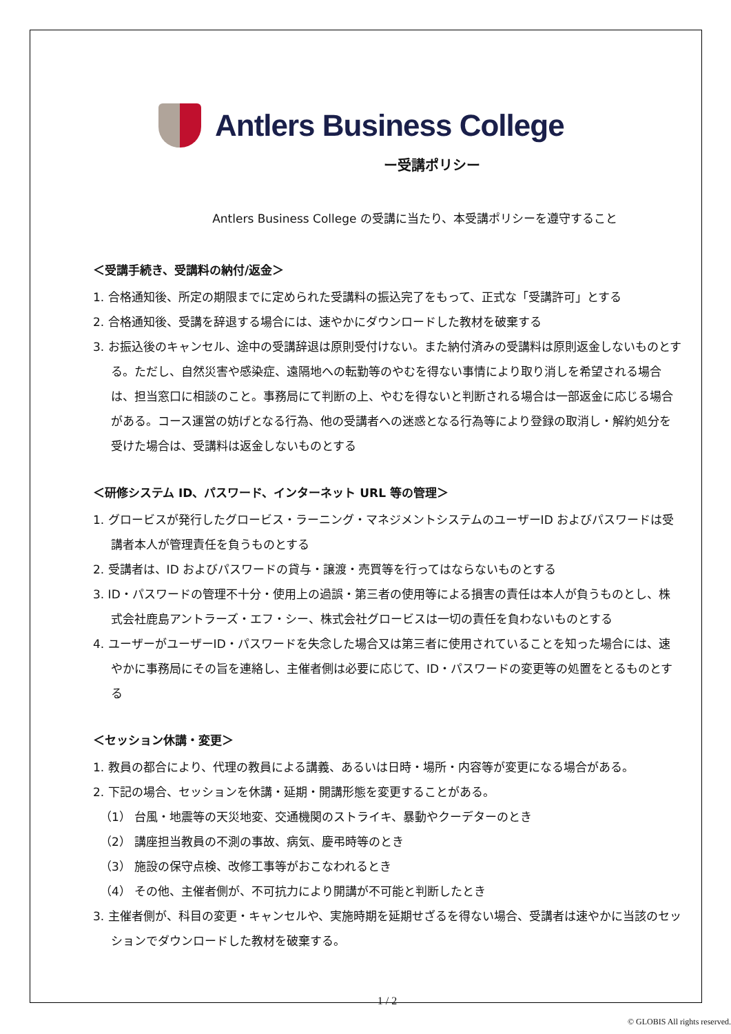Antlers Business College
ー受講ポリシー
Antlers Business College の受講に当たり、本受講ポリシーを遵守すること
＜受講手続き、受講料の納付/返金＞
1. 合格通知後、所定の期限までに定められた受講料の振込完了をもって、正式な「受講許可」とする
2. 合格通知後、受講を辞退する場合には、速やかにダウンロードした教材を破棄する
3. お振込後のキャンセル、途中の受講辞退は原則受付けない。また納付済みの受講料は原則返金しないものとする。ただし、自然災害や感染症、遠隔地への転勤等のやむを得ない事情により取り消しを希望される場合は、担当窓口に相談のこと。事務局にて判断の上、やむを得ないと判断される場合は一部返金に応じる場合がある。コース運営の妨げとなる行為、他の受講者への迷惑となる行為等により登録の取消し・解約処分を受けた場合は、受講料は返金しないものとする
＜研修システム ID、パスワード、インターネット URL 等の管理＞
1. グロービスが発行したグロービス・ラーニング・マネジメントシステムのユーザーID およびパスワードは受講者本人が管理責任を負うものとする
2. 受講者は、ID およびパスワードの貸与・譲渡・売買等を行ってはならないものとする
3. ID・パスワードの管理不十分・使用上の過誤・第三者の使用等による損害の責任は本人が負うものとし、株式会社鹿島アントラーズ・エフ・シー、株式会社グロービスは一切の責任を負わないものとする
4. ユーザーがユーザーID・パスワードを失念した場合又は第三者に使用されていることを知った場合には、速やかに事務局にその旨を連絡し、主催者側は必要に応じて、ID・パスワードの変更等の処置をとるものとする
＜セッション休講・変更＞
1. 教員の都合により、代理の教員による講義、あるいは日時・場所・内容等が変更になる場合がある。
2. 下記の場合、セッションを休講・延期・開講形態を変更することがある。
（1） 台風・地震等の天災地変、交通機関のストライキ、暴動やクーデターのとき
（2） 講座担当教員の不測の事故、病気、慶弔時等のとき
（3） 施設の保守点検、改修工事等がおこなわれるとき
（4） その他、主催者側が、不可抗力により開講が不可能と判断したとき
3. 主催者側が、科目の変更・キャンセルや、実施時期を延期せざるを得ない場合、受講者は速やかに当該のセッションでダウンロードした教材を破棄する。
1 / 2
© GLOBIS All rights reserved.